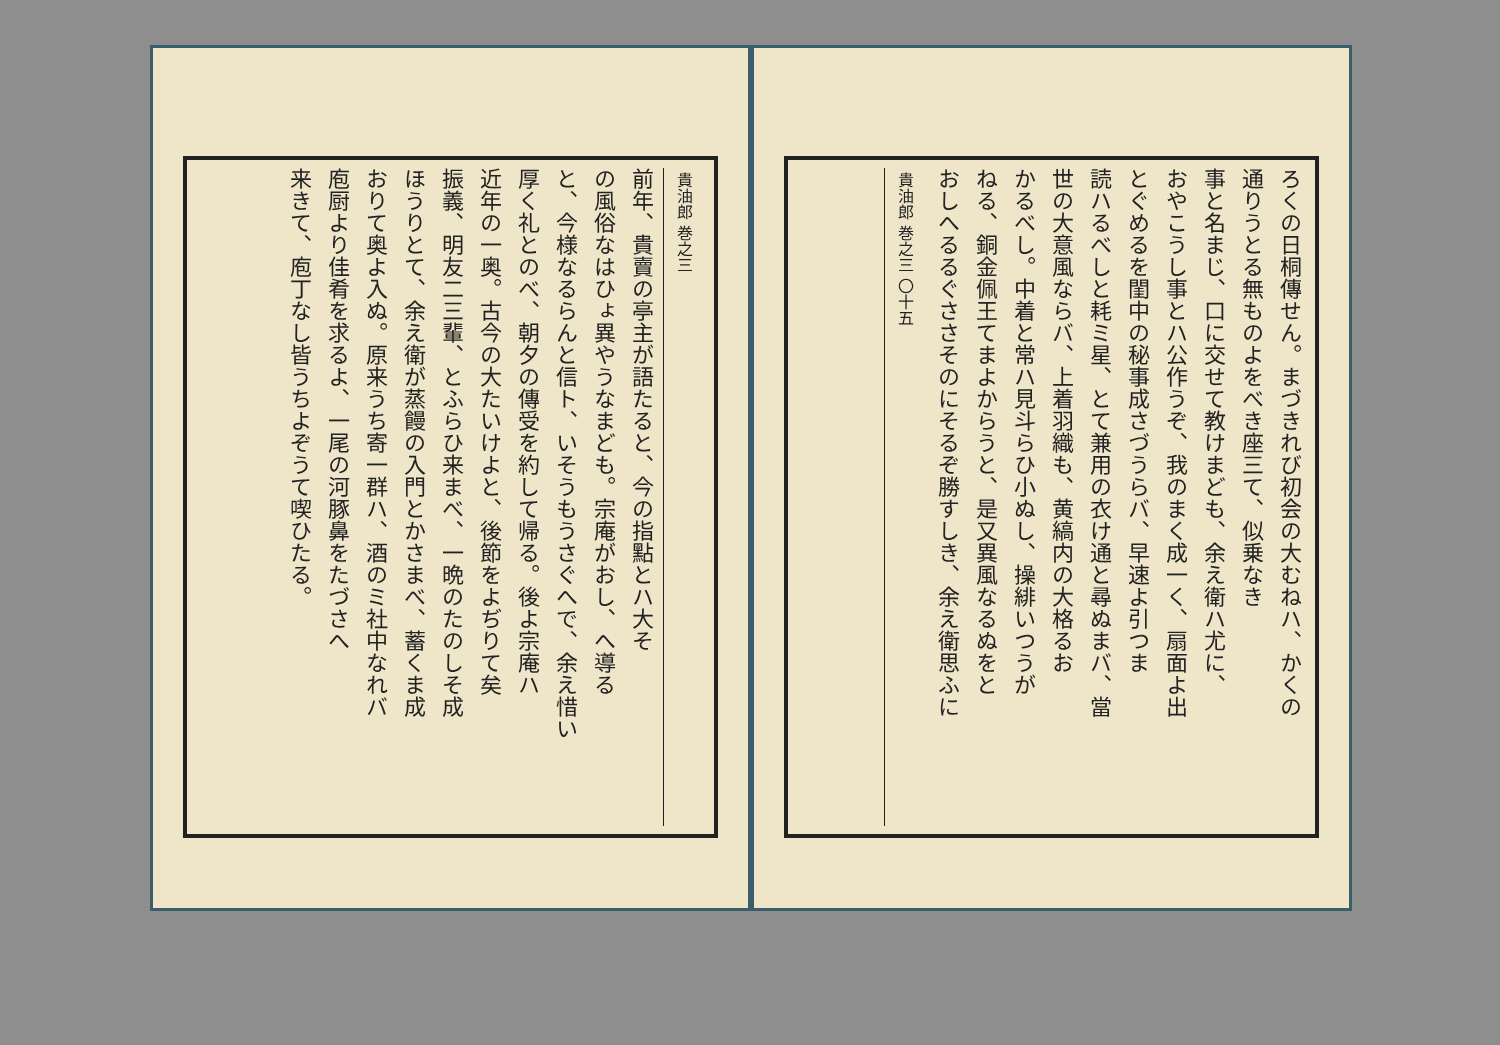貴油郎 巻之三
前年、貴賣の亭主が語たると、今の指點とハ大そ
の風俗なはひょ異やうなまども。宗庵がおし、へ導る
と、今様なるらんと信ト、いそうもうさぐへで、余え惜い
厚く礼とのべ、朝夕の傳受を約して帰る。後よ宗庵ハ
近年の一奥。古今の大たいけよと、後節をよぢりて矣
振義、明友二三輩、とふらひ来まべ、一晩のたのしそ成
ほうりとて、余え衛が蒸饅の入門とかさまべ、蓄くま成
おりて奥よ入ぬ。原来うち寄一群ハ、酒のミ社中なれバ
庖厨より佳肴を求るよ、一尾の河豚鼻をたづさへ
来きて、庖丁なし皆うちよぞうて喫ひたる。
ろくの日桐傳せん。まづきれび初会の大むねハ、かくの
通りうとる無ものよをべき座三て、似乗なき
事と名まじ、口に交せて教けまども、余え衛ハ尤に、
おやこうし事とハ公作うぞ、我のまく成一く、扇面よ出
とぐめるを閨中の秘事成さづうらバ、早速よ引つま
読ハるべしと耗ミ星、とて兼用の衣け通と尋ぬまバ、當
世の大意風ならバ、上着羽織も、黄縞内の大格るお
かるべし。中着と常ハ見斗らひ小ぬし、操緋いつうが
ねる、銅金佩王てまよからうと、是又異風なるぬをと
おしへるるぐささそのにそるぞ勝すしき、余え衛思ふに
貴油郎 巻之三 〇十五